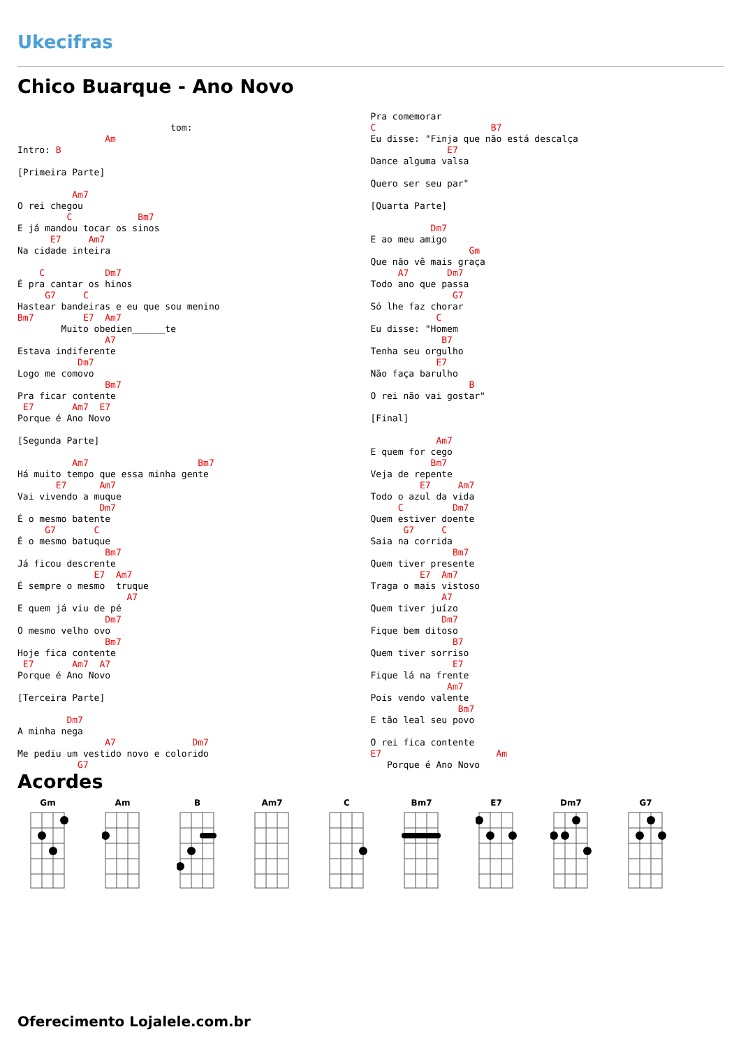Ukecifras
Chico Buarque - Ano Novo
                            tom: 
                Am
Intro: B

[Primeira Parte]

          Am7
O rei chegou
         C            Bm7
E já mandou tocar os sinos
      E7     Am7
Na cidade inteira

    C           Dm7
É pra cantar os hinos
     G7     C
Hastear bandeiras e eu que sou menino
Bm7         E7  Am7
        Muito obedien______te
                A7
Estava indiferente
           Dm7
Logo me comovo
                Bm7
Pra ficar contente
 E7       Am7  E7
Porque é Ano Novo

[Segunda Parte]

          Am7                    Bm7
Há muito tempo que essa minha gente
       E7      Am7
Vai vivendo a muque
               Dm7
É o mesmo batente
     G7       C
É o mesmo batuque
                Bm7
Já ficou descrente
              E7  Am7
É sempre o mesmo  truque
                    A7
E quem já viu de pé
                Dm7
O mesmo velho ovo
                Bm7
Hoje fica contente
 E7       Am7  A7
Porque é Ano Novo

[Terceira Parte]

         Dm7
A minha nega
                A7              Dm7
Me pediu um vestido novo e colorido
           G7
Pra comemorar
C                     B7
Eu disse: "Finja que não está descalça
              E7
Dance alguma valsa

Quero ser seu par"

[Quarta Parte]

           Dm7
E ao meu amigo
                  Gm
Que não vê mais graça
     A7       Dm7
Todo ano que passa
               G7
Só lhe faz chorar
            C
Eu disse: "Homem
             B7
Tenha seu orgulho
            E7
Não faça barulho
                  B
O rei não vai gostar"

[Final]

            Am7
E quem for cego
           Bm7
Veja de repente
         E7     Am7
Todo o azul da vida
     C         Dm7
Quem estiver doente
      G7     C
Saia na corrida
               Bm7
Quem tiver presente
         E7  Am7
Traga o mais vistoso
             A7
Quem tiver juízo
             Dm7
Fique bem ditoso
               B7
Quem tiver sorriso
               E7
Fique lá na frente
              Am7
Pois vendo valente
                Bm7
E tão leal seu povo

O rei fica contente
E7                     Am
   Porque é Ano Novo
Acordes
Gm Am B Am7 C Bm7 E7 Dm7 G7
Oferecimento Lojalele.com.br